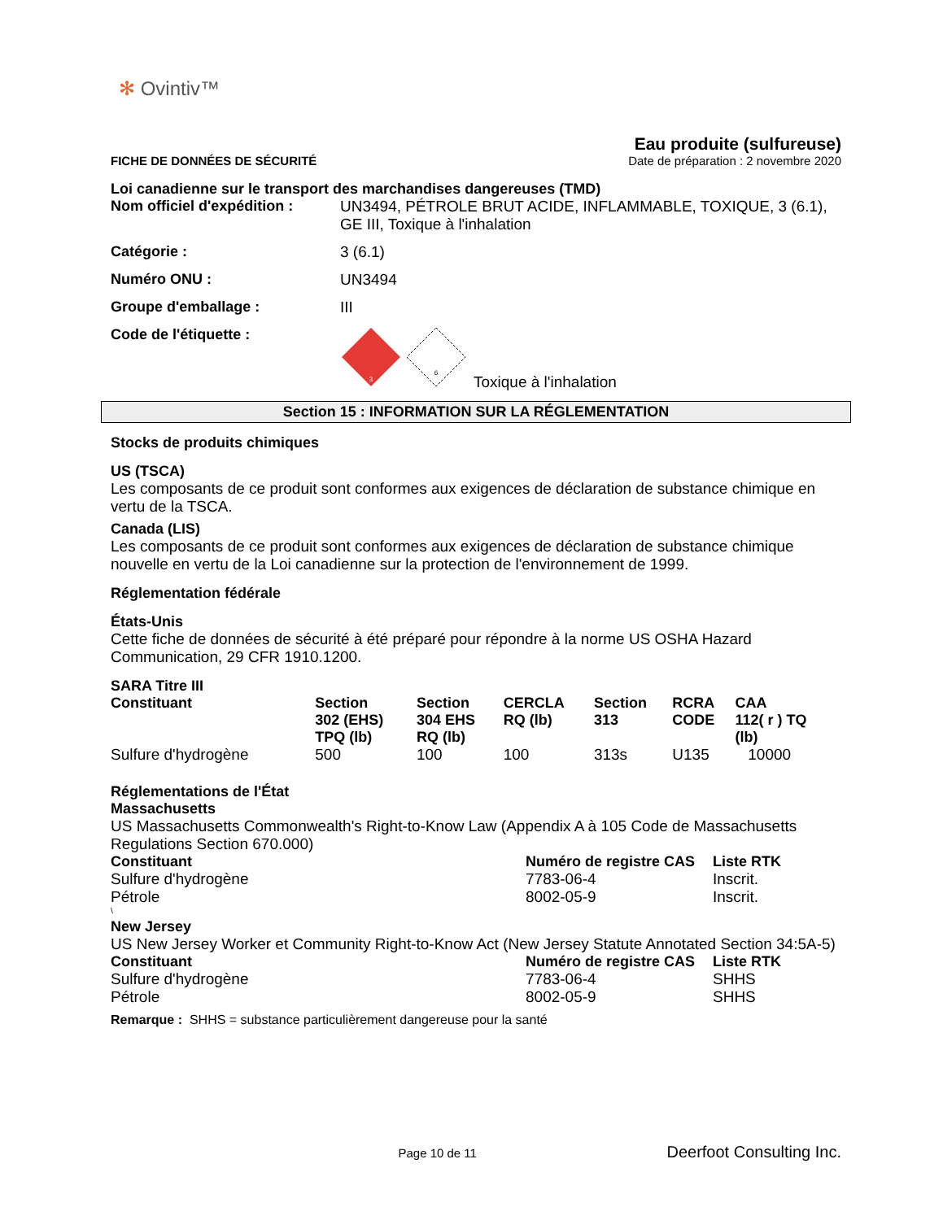✻ Ovintiv™
FICHE DE DONNÉES DE SÉCURITÉ
Eau produite (sulfureuse)
Date de préparation : 2 novembre 2020
Loi canadienne sur le transport des marchandises dangereuses (TMD)
Nom officiel d'expédition :
UN3494, PÉTROLE BRUT ACIDE, INFLAMMABLE, TOXIQUE, 3 (6.1), GE III, Toxique à l'inhalation
Catégorie : 3 (6.1)
Numéro ONU : UN3494
Groupe d'emballage : III
Code de l'étiquette :
3
6
Toxique à l'inhalation
Section 15 : INFORMATION SUR LA RÉGLEMENTATION
Stocks de produits chimiques
US (TSCA)
Les composants de ce produit sont conformes aux exigences de déclaration de substance chimique en vertu de la TSCA.
Canada (LIS)
Les composants de ce produit sont conformes aux exigences de déclaration de substance chimique nouvelle en vertu de la Loi canadienne sur la protection de l'environnement de 1999.
Réglementation fédérale
États-Unis
Cette fiche de données de sécurité à été préparé pour répondre à la norme US OSHA Hazard Communication, 29 CFR 1910.1200.
SARA Titre III
| Constituant | Section 302 (EHS) TPQ (lb) | Section 304 EHS RQ (lb) | CERCLA RQ (lb) | Section 313 | RCRA CODE | CAA 112( r ) TQ (lb) |
| --- | --- | --- | --- | --- | --- | --- |
| Sulfure d'hydrogène | 500 | 100 | 100 | 313s | U135 | 10000 |
Réglementations de l'État
Massachusetts
US Massachusetts Commonwealth's Right-to-Know Law (Appendix A à 105 Code de Massachusetts Regulations Section 670.000)
| Constituant | Numéro de registre CAS | Liste RTK |
| --- | --- | --- |
| Sulfure d'hydrogène | 7783-06-4 | Inscrit. |
| Pétrole | 8002-05-9 | Inscrit. |
\
New Jersey
US New Jersey Worker et Community Right-to-Know Act (New Jersey Statute Annotated Section 34:5A-5)
| Constituant | Numéro de registre CAS | Liste RTK |
| --- | --- | --- |
| Sulfure d'hydrogène | 7783-06-4 | SHHS |
| Pétrole | 8002-05-9 | SHHS |
Remarque : SHHS = substance particulièrement dangereuse pour la santé
Page 10 de 11
Deerfoot Consulting Inc.